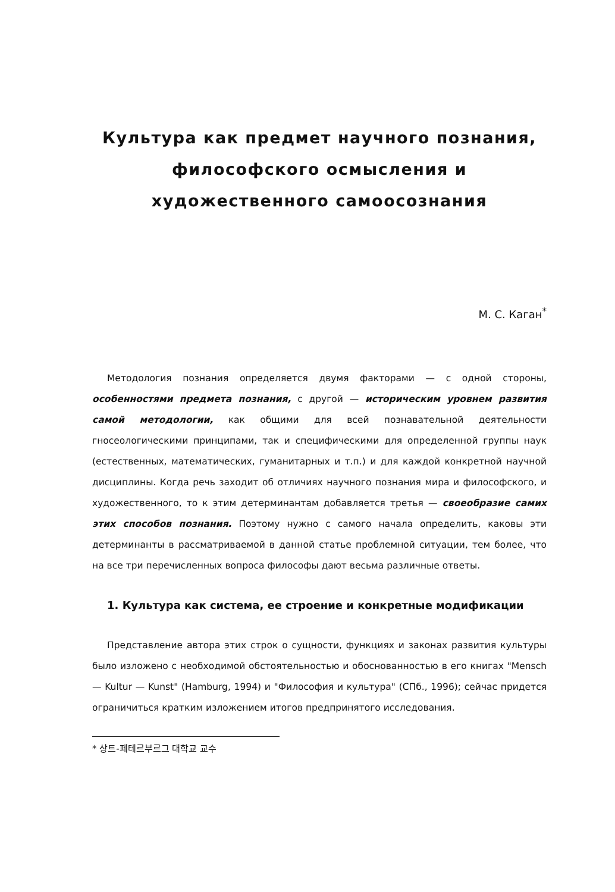Культура как предмет научного познания, философского осмысления и художественного самоосознания
М. С. Каган<sup>*</sup>
Методология познания определяется двумя факторами — с одной стороны, особенностями предмета познания, с другой — историческим уровнем развития самой методологии, как общими для всей познавательной деятельности гносеологическими принципами, так и специфическими для определенной группы наук (естественных, математических, гуманитарных и т.п.) и для каждой конкретной научной дисциплины. Когда речь заходит об отличиях научного познания мира и философского, и художественного, то к этим детерминантам добавляется третья — своеобразие самих этих способов познания. Поэтому нужно с самого начала определить, каковы эти детерминанты в рассматриваемой в данной статье проблемной ситуации, тем более, что на все три перечисленных вопроса философы дают весьма различные ответы.
1. Культура как система, ее строение и конкретные модификации
Представление автора этих строк о сущности, функциях и законах развития культуры было изложено с необходимой обстоятельностью и обоснованностью в его книгах "Mensch — Kultur — Kunst" (Hamburg, 1994) и "Философия и культура" (СПб., 1996); сейчас придется ограничиться кратким изложением итогов предпринятого исследования.
* 상트-페테르부르그 대학교 교수